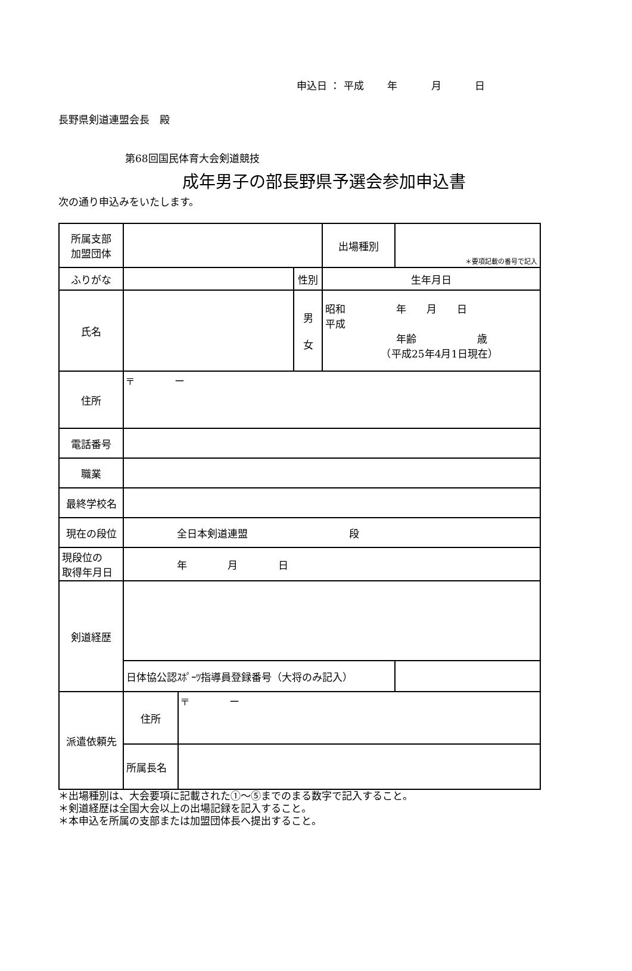申込日 ： 平成　　 年　　　 月　　　 日
長野県剣道連盟会長　殿
第68回国民体育大会剣道競技
成年男子の部長野県予選会参加申込書
次の通り申込みをいたします。
| 所属支部 加盟団体 | | | | 出場種別 | ＊要項記載の番号で記入 |
| ふりがな | | | 性別 | 生年月日 | |
| 氏名 | | | 男 女 | 昭和 年 月 日 平成 年齢 歳 （平成25年4月1日現在） | |
| 住所 | 〒 ー | | | | |
| 電話番号 | | | | | |
| 職業 | | | | | |
| 最終学校名 | | | | | |
| 現在の段位 | 全日本剣道連盟 段 | | | | |
| 現段位の 取得年月日 | 年 月 日 | | | | |
| 剣道経歴 | | | | | |
| | 日体協公認ｽﾎﾟｰﾂ指導員登録番号（大将のみ記入） | | | | |
| 派遣依頼先 | 住所 | 〒 ー | | | |
| | 所属長名 | | | | |
＊出場種別は、大会要項に記載された①～⑤までのまる数字で記入すること。
＊剣道経歴は全国大会以上の出場記録を記入すること。
＊本申込を所属の支部または加盟団体長へ提出すること。